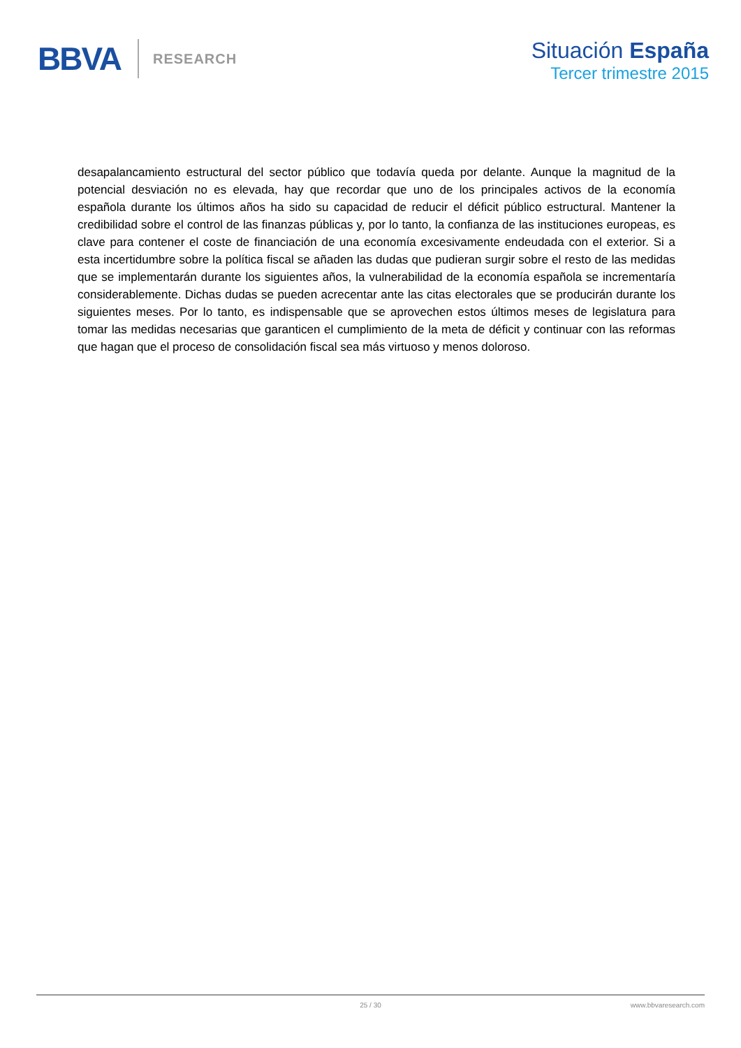BBVA RESEARCH
Situación España
Tercer trimestre 2015
desapalancamiento estructural del sector público que todavía queda por delante. Aunque la magnitud de la potencial desviación no es elevada, hay que recordar que uno de los principales activos de la economía española durante los últimos años ha sido su capacidad de reducir el déficit público estructural. Mantener la credibilidad sobre el control de las finanzas públicas y, por lo tanto, la confianza de las instituciones europeas, es clave para contener el coste de financiación de una economía excesivamente endeudada con el exterior. Si a esta incertidumbre sobre la política fiscal se añaden las dudas que pudieran surgir sobre el resto de las medidas que se implementarán durante los siguientes años, la vulnerabilidad de la economía española se incrementaría considerablemente. Dichas dudas se pueden acrecentar ante las citas electorales que se producirán durante los siguientes meses. Por lo tanto, es indispensable que se aprovechen estos últimos meses de legislatura para tomar las medidas necesarias que garanticen el cumplimiento de la meta de déficit y continuar con las reformas que hagan que el proceso de consolidación fiscal sea más virtuoso y menos doloroso.
25 / 30 www.bbvaresearch.com